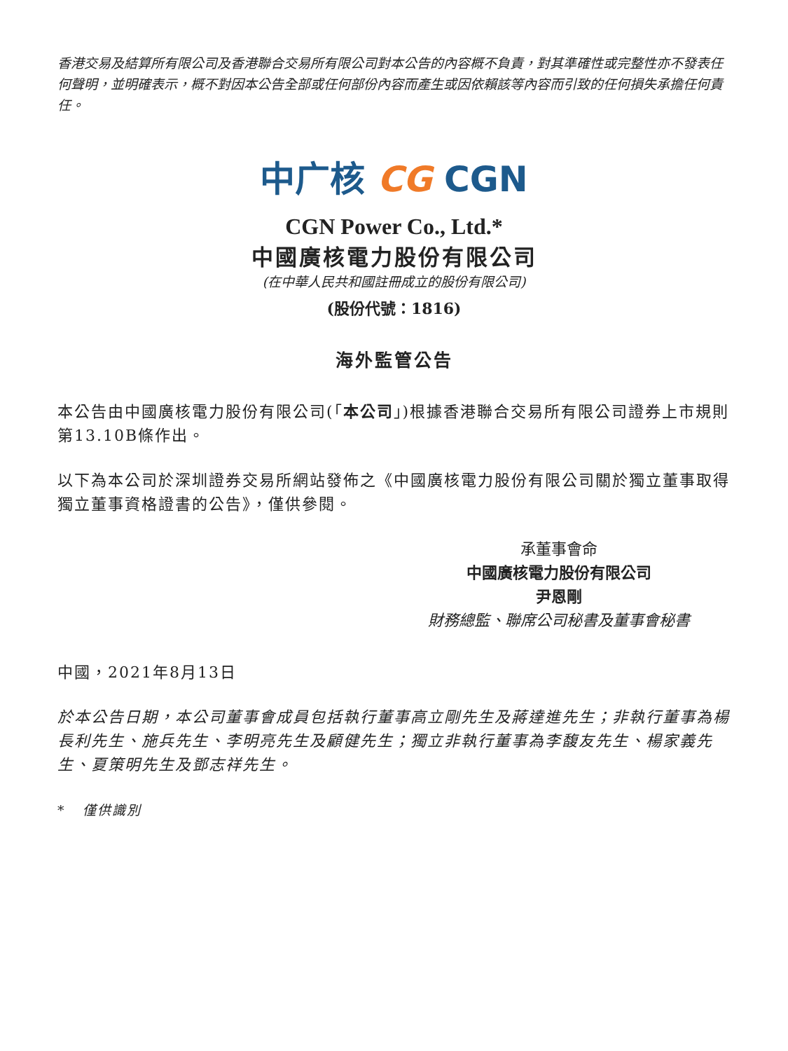香港交易及結算所有限公司及香港聯合交易所有限公司對本公告的內容概不負責，對其準確性或完整性亦不發表任何聲明，並明確表示，概不對因本公告全部或任何部份內容而產生或因依賴該等內容而引致的任何損失承擔任何責任。
中广核 CG CGN
CGN Power Co., Ltd.*
中國廣核電力股份有限公司
(在中華人民共和國註冊成立的股份有限公司)
(股份代號：1816)
海外監管公告
本公告由中國廣核電力股份有限公司(「本公司」)根據香港聯合交易所有限公司證券上市規則第13.10B條作出。
以下為本公司於深圳證券交易所網站發佈之《中國廣核電力股份有限公司關於獨立董事取得獨立董事資格證書的公告》，僅供參閱。
承董事會命
中國廣核電力股份有限公司
尹恩剛
財務總監、聯席公司秘書及董事會秘書
中國，2021年8月13日
於本公告日期，本公司董事會成員包括執行董事高立剛先生及蔣達進先生；非執行董事為楊長利先生、施兵先生、李明亮先生及顧健先生；獨立非執行董事為李馥友先生、楊家義先生、夏策明先生及鄧志祥先生。
* 僅供識別